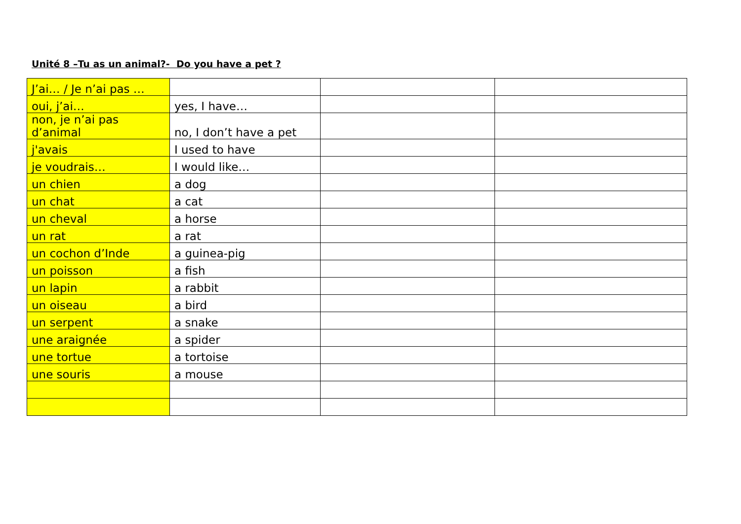Unité 8 –Tu as un animal?- Do you have a pet ?
| J’ai… / Je n’ai pas … | | | |
| oui, j’ai… | yes, I have… | | |
| non, je n’ai pas d’animal | no, I don’t have a pet | | |
| j'avais | I used to have | | |
| je voudrais… | I would like… | | |
| un chien | a dog | | |
| un chat | a cat | | |
| un cheval | a horse | | |
| un rat | a rat | | |
| un cochon d’Inde | a guinea-pig | | |
| un poisson | a fish | | |
| un lapin | a rabbit | | |
| un oiseau | a bird | | |
| un serpent | a snake | | |
| une araignée | a spider | | |
| une tortue | a tortoise | | |
| une souris | a mouse | | |